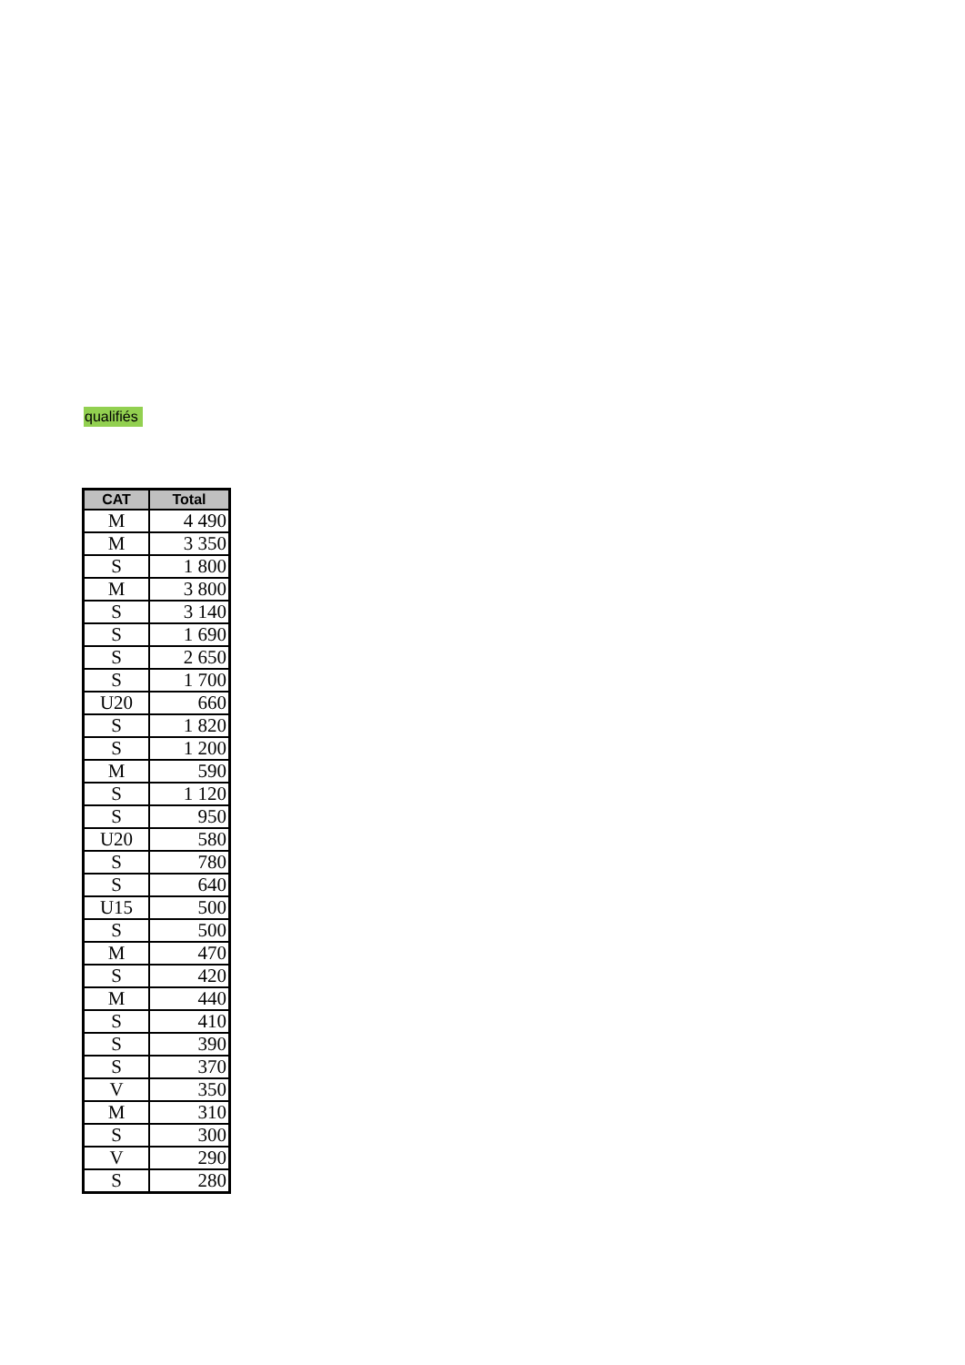qualifiés
| CAT | Total |
| --- | --- |
| M | 4 490 |
| M | 3 350 |
| S | 1 800 |
| M | 3 800 |
| S | 3 140 |
| S | 1 690 |
| S | 2 650 |
| S | 1 700 |
| U20 | 660 |
| S | 1 820 |
| S | 1 200 |
| M | 590 |
| S | 1 120 |
| S | 950 |
| U20 | 580 |
| S | 780 |
| S | 640 |
| U15 | 500 |
| S | 500 |
| M | 470 |
| S | 420 |
| M | 440 |
| S | 410 |
| S | 390 |
| S | 370 |
| V | 350 |
| M | 310 |
| S | 300 |
| V | 290 |
| S | 280 |